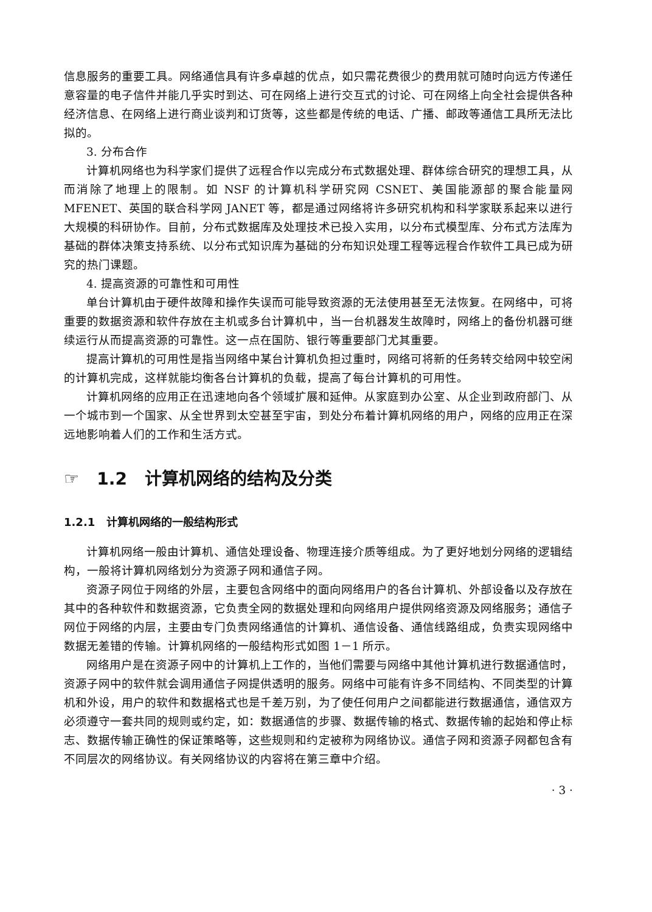信息服务的重要工具。网络通信具有许多卓越的优点，如只需花费很少的费用就可随时向远方传递任意容量的电子信件并能几乎实时到达、可在网络上进行交互式的讨论、可在网络上向全社会提供各种经济信息、在网络上进行商业谈判和订货等，这些都是传统的电话、广播、邮政等通信工具所无法比拟的。
3. 分布合作
计算机网络也为科学家们提供了远程合作以完成分布式数据处理、群体综合研究的理想工具，从而消除了地理上的限制。如 NSF 的计算机科学研究网 CSNET、美国能源部的聚合能量网 MFENET、英国的联合科学网 JANET 等，都是通过网络将许多研究机构和科学家联系起来以进行大规模的科研协作。目前，分布式数据库及处理技术已投入实用，以分布式模型库、分布式方法库为基础的群体决策支持系统、以分布式知识库为基础的分布知识处理工程等远程合作软件工具已成为研究的热门课题。
4. 提高资源的可靠性和可用性
单台计算机由于硬件故障和操作失误而可能导致资源的无法使用甚至无法恢复。在网络中，可将重要的数据资源和软件存放在主机或多台计算机中，当一台机器发生故障时，网络上的备份机器可继续运行从而提高资源的可靠性。这一点在国防、银行等重要部门尤其重要。
提高计算机的可用性是指当网络中某台计算机负担过重时，网络可将新的任务转交给网中较空闲的计算机完成，这样就能均衡各台计算机的负载，提高了每台计算机的可用性。
计算机网络的应用正在迅速地向各个领域扩展和延伸。从家庭到办公室、从企业到政府部门、从一个城市到一个国家、从全世界到太空甚至宇宙，到处分布着计算机网络的用户，网络的应用正在深远地影响着人们的工作和生活方式。
☞ 1.2 计算机网络的结构及分类
1.2.1 计算机网络的一般结构形式
计算机网络一般由计算机、通信处理设备、物理连接介质等组成。为了更好地划分网络的逻辑结构，一般将计算机网络划分为资源子网和通信子网。
资源子网位于网络的外层，主要包含网络中的面向网络用户的各台计算机、外部设备以及存放在其中的各种软件和数据资源，它负责全网的数据处理和向网络用户提供网络资源及网络服务；通信子网位于网络的内层，主要由专门负责网络通信的计算机、通信设备、通信线路组成，负责实现网络中数据无差错的传输。计算机网络的一般结构形式如图 1－1 所示。
网络用户是在资源子网中的计算机上工作的，当他们需要与网络中其他计算机进行数据通信时，资源子网中的软件就会调用通信子网提供透明的服务。网络中可能有许多不同结构、不同类型的计算机和外设，用户的软件和数据格式也是千差万别，为了使任何用户之间都能进行数据通信，通信双方必须遵守一套共同的规则或约定，如：数据通信的步骤、数据传输的格式、数据传输的起始和停止标志、数据传输正确性的保证策略等，这些规则和约定被称为网络协议。通信子网和资源子网都包含有不同层次的网络协议。有关网络协议的内容将在第三章中介绍。
· 3 ·